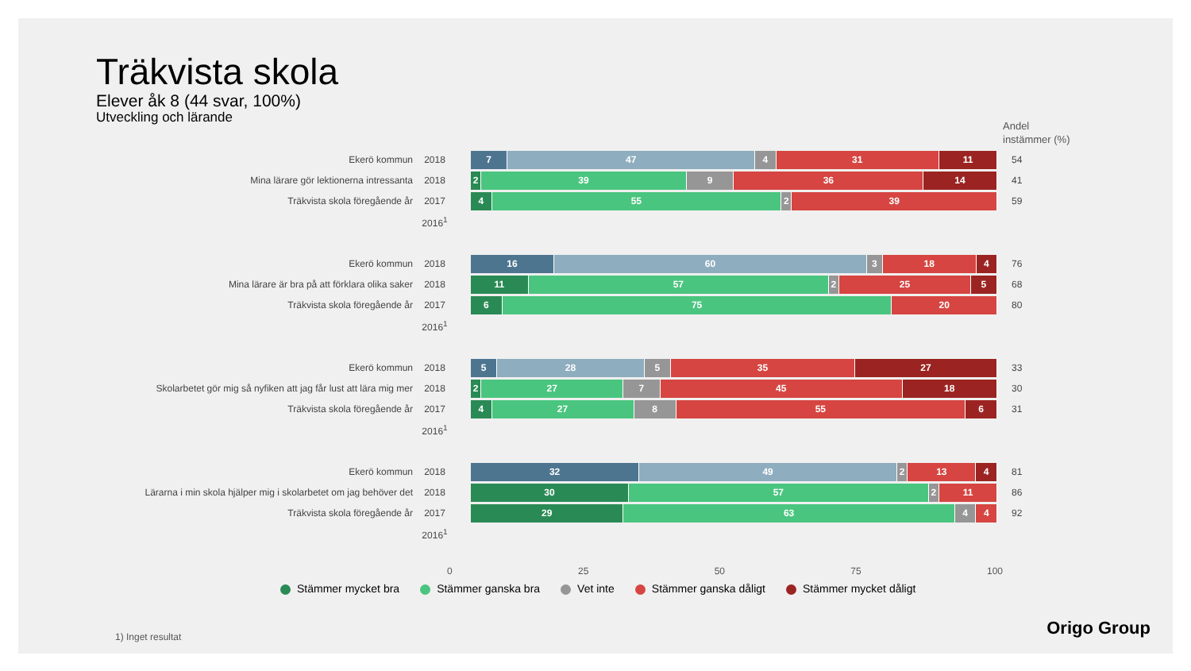Träkvista skola
Elever åk 8 (44 svar, 100%)
Utveckling och lärande
Andel
instämmer (%)
Ekerö kommun 2018
7 47 4 31 11
54
Mina lärare gör lektionerna intressanta 2018
2 39 9 36 14
41
Träkvista skola föregående år 2017
4 55 2 39
59
2016<sup>1</sup>
Ekerö kommun 2018
16 60 3 18 4
76
Mina lärare är bra på att förklara olika saker 2018
11 57 2 25 5
68
Träkvista skola föregående år 2017
6 75 20
80
2016<sup>1</sup>
Ekerö kommun 2018
5 28 5 35 27
33
Skolarbetet gör mig så nyfiken att jag får lust att lära mig mer 2018
2 27 7 45 18
30
Träkvista skola föregående år 2017
4 27 8 55 6
31
2016<sup>1</sup>
Ekerö kommun 2018
32 49 2 13 4
81
Lärarna i min skola hjälper mig i skolarbetet om jag behöver det 2018
30 57 2 11
86
Träkvista skola föregående år 2017
29 63 4 4
92
2016<sup>1</sup>
0 25 50 75 100
Stämmer mycket bra Stämmer ganska bra Vet inte Stämmer ganska dåligt Stämmer mycket dåligt
1) Inget resultat Origo Group